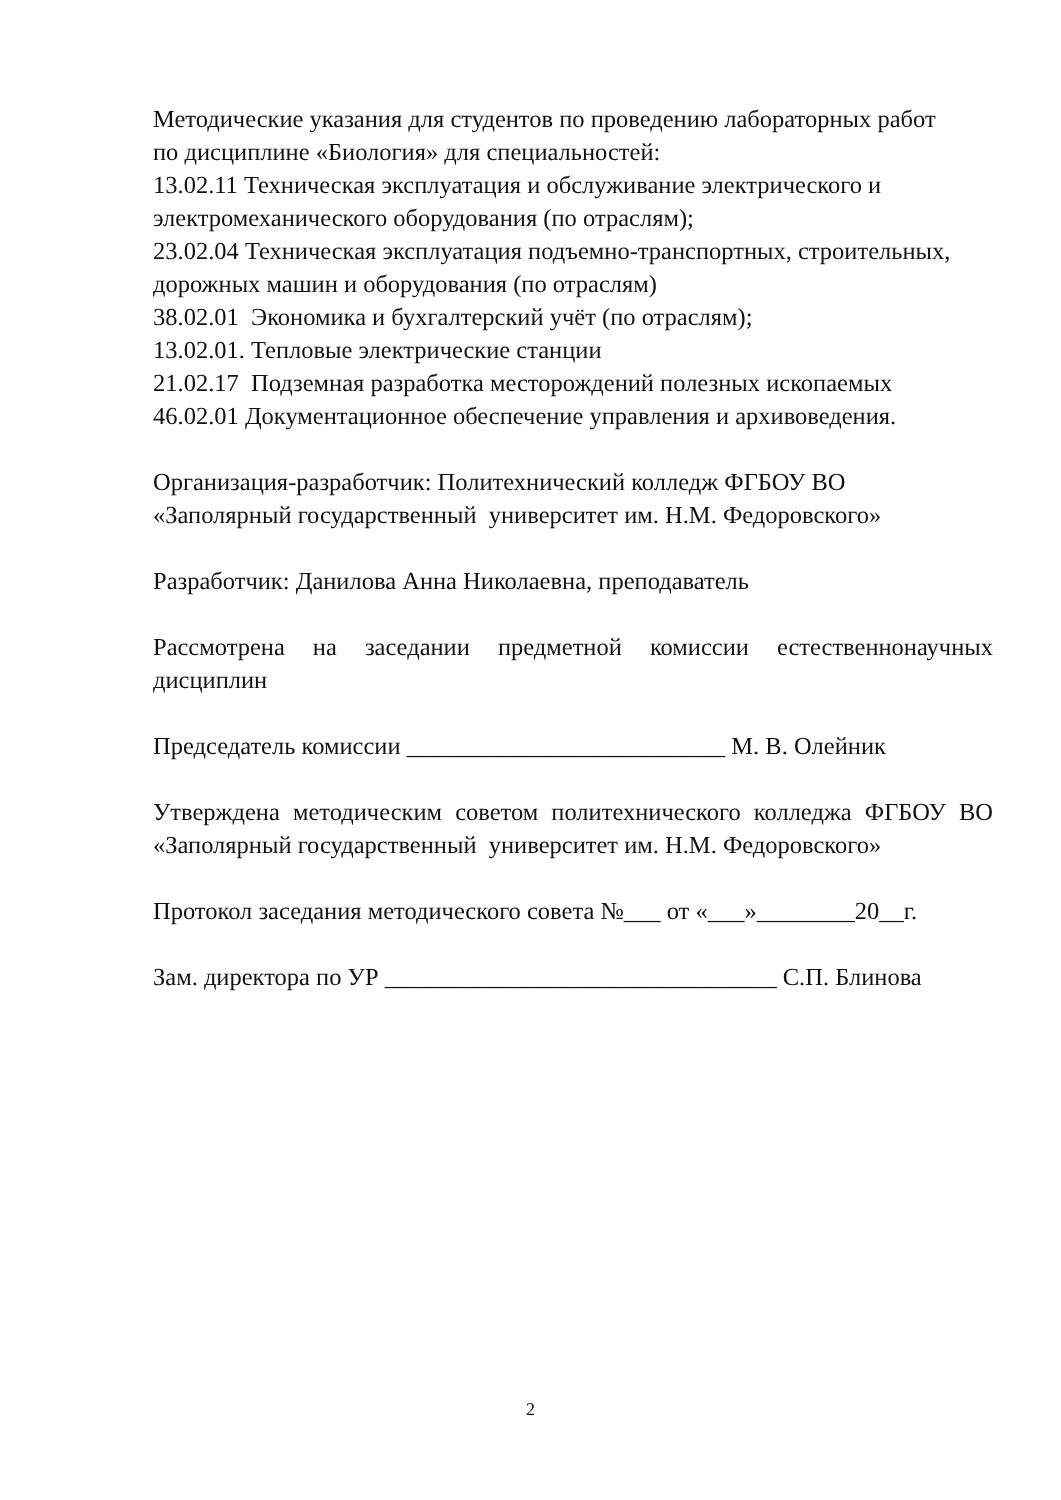Методические указания для студентов по проведению лабораторных работ
по дисциплине «Биология» для специальностей:
13.02.11 Техническая эксплуатация и обслуживание электрического и
электромеханического оборудования (по отраслям);
23.02.04 Техническая эксплуатация подъемно-транспортных, строительных,
дорожных машин и оборудования (по отраслям)
38.02.01 Экономика и бухгалтерский учёт (по отраслям);
13.02.01. Тепловые электрические станции
21.02.17 Подземная разработка месторождений полезных ископаемых
46.02.01 Документационное обеспечение управления и архивоведения.
Организация-разработчик: Политехнический колледж ФГБОУ ВО
«Заполярный государственный университет им. Н.М. Федоровского»
Разработчик: Данилова Анна Николаевна, преподаватель
Рассмотрена на заседании предметной комиссии естественнонаучных дисциплин
Председатель комиссии __________________________ М. В. Олейник
Утверждена методическим советом политехнического колледжа ФГБОУ ВО «Заполярный государственный университет им. Н.М. Федоровского»
Протокол заседания методического совета №___ от «___»________20__г.
Зам. директора по УР ________________________________ С.П. Блинова
2